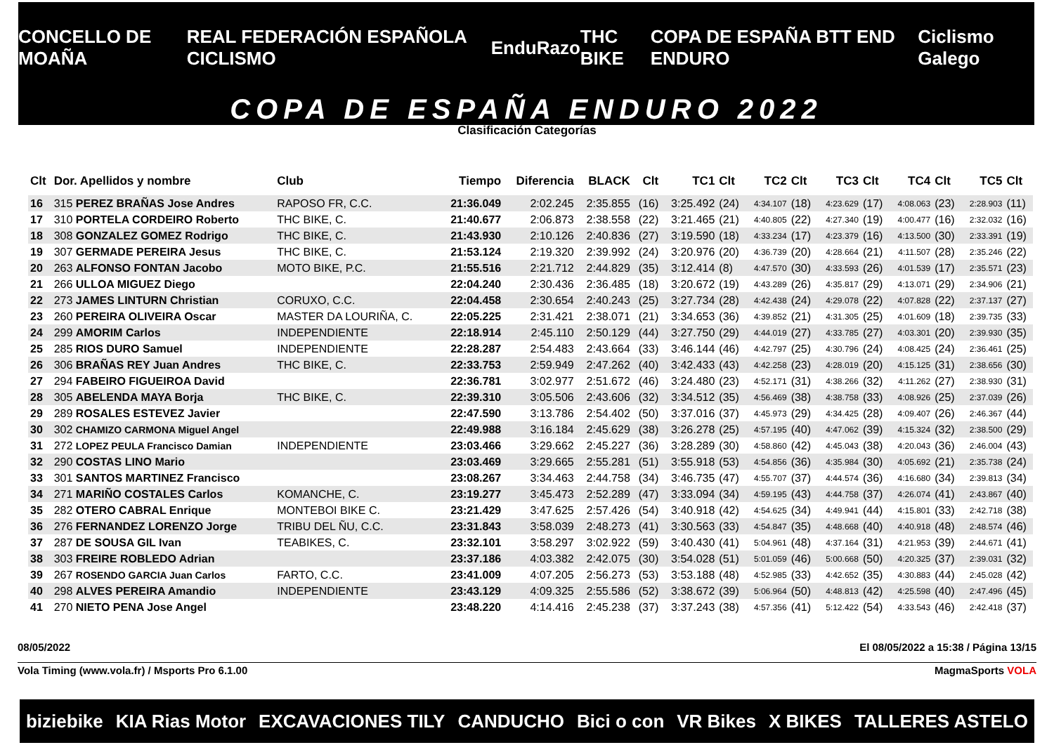CONCELLO DE MOAÑA REAL FEDERACIÓN ESPAÑOLA CICLISMO EnduRazo THC BIKE COPA DE ESPAÑA BTT END ENDURO Ciclismo Galego
COPA DE ESPAÑA ENDURO 2022
Clasificación Categorías
| Clt | Dor. Apellidos y nombre | Club | Tiempo | Diferencia | BLACK | Clt | TC1 | Clt | TC2 | Clt | TC3 | Clt | TC4 | Clt | TC5 | Clt |
| --- | --- | --- | --- | --- | --- | --- | --- | --- | --- | --- | --- | --- | --- | --- | --- | --- |
| 16 | 315 PEREZ BRAÑAS Jose Andres | RAPOSO FR, C.C. | 21:36.049 | 2:02.245 | 2:35.855 | (16) | 3:25.492 | (24) | 4:34.107 | (18) | 4:23.629 | (17) | 4:08.063 | (23) | 2:28.903 | (11) |
| 17 | 310 PORTELA CORDEIRO Roberto | THC BIKE, C. | 21:40.677 | 2:06.873 | 2:38.558 | (22) | 3:21.465 | (21) | 4:40.805 | (22) | 4:27.340 | (19) | 4:00.477 | (16) | 2:32.032 | (16) |
| 18 | 308 GONZALEZ GOMEZ Rodrigo | THC BIKE, C. | 21:43.930 | 2:10.126 | 2:40.836 | (27) | 3:19.590 | (18) | 4:33.234 | (17) | 4:23.379 | (16) | 4:13.500 | (30) | 2:33.391 | (19) |
| 19 | 307 GERMADE PEREIRA Jesus | THC BIKE, C. | 21:53.124 | 2:19.320 | 2:39.992 | (24) | 3:20.976 | (20) | 4:36.739 | (20) | 4:28.664 | (21) | 4:11.507 | (28) | 2:35.246 | (22) |
| 20 | 263 ALFONSO FONTAN Jacobo | MOTO BIKE, P.C. | 21:55.516 | 2:21.712 | 2:44.829 | (35) | 3:12.414 | (8) | 4:47.570 | (30) | 4:33.593 | (26) | 4:01.539 | (17) | 2:35.571 | (23) |
| 21 | 266 ULLOA MIGUEZ Diego | | 22:04.240 | 2:30.436 | 2:36.485 | (18) | 3:20.672 | (19) | 4:43.289 | (26) | 4:35.817 | (29) | 4:13.071 | (29) | 2:34.906 | (21) |
| 22 | 273 JAMES LINTURN Christian | CORUXO, C.C. | 22:04.458 | 2:30.654 | 2:40.243 | (25) | 3:27.734 | (28) | 4:42.438 | (24) | 4:29.078 | (22) | 4:07.828 | (22) | 2:37.137 | (27) |
| 23 | 260 PEREIRA OLIVEIRA Oscar | MASTER DA LOURIÑA, C. | 22:05.225 | 2:31.421 | 2:38.071 | (21) | 3:34.653 | (36) | 4:39.852 | (21) | 4:31.305 | (25) | 4:01.609 | (18) | 2:39.735 | (33) |
| 24 | 299 AMORIM Carlos | INDEPENDIENTE | 22:18.914 | 2:45.110 | 2:50.129 | (44) | 3:27.750 | (29) | 4:44.019 | (27) | 4:33.785 | (27) | 4:03.301 | (20) | 2:39.930 | (35) |
| 25 | 285 RIOS DURO Samuel | INDEPENDIENTE | 22:28.287 | 2:54.483 | 2:43.664 | (33) | 3:46.144 | (46) | 4:42.797 | (25) | 4:30.796 | (24) | 4:08.425 | (24) | 2:36.461 | (25) |
| 26 | 306 BRAÑAS REY Juan Andres | THC BIKE, C. | 22:33.753 | 2:59.949 | 2:47.262 | (40) | 3:42.433 | (43) | 4:42.258 | (23) | 4:28.019 | (20) | 4:15.125 | (31) | 2:38.656 | (30) |
| 27 | 294 FABEIRO FIGUEIROA David | | 22:36.781 | 3:02.977 | 2:51.672 | (46) | 3:24.480 | (23) | 4:52.171 | (31) | 4:38.266 | (32) | 4:11.262 | (27) | 2:38.930 | (31) |
| 28 | 305 ABELENDA MAYA Borja | THC BIKE, C. | 22:39.310 | 3:05.506 | 2:43.606 | (32) | 3:34.512 | (35) | 4:56.469 | (38) | 4:38.758 | (33) | 4:08.926 | (25) | 2:37.039 | (26) |
| 29 | 289 ROSALES ESTEVEZ Javier | | 22:47.590 | 3:13.786 | 2:54.402 | (50) | 3:37.016 | (37) | 4:45.973 | (29) | 4:34.425 | (28) | 4:09.407 | (26) | 2:46.367 | (44) |
| 30 | 302 CHAMIZO CARMONA Miguel Angel | | 22:49.988 | 3:16.184 | 2:45.629 | (38) | 3:26.278 | (25) | 4:57.195 | (40) | 4:47.062 | (39) | 4:15.324 | (32) | 2:38.500 | (29) |
| 31 | 272 LOPEZ PEULA Francisco Damian | INDEPENDIENTE | 23:03.466 | 3:29.662 | 2:45.227 | (36) | 3:28.289 | (30) | 4:58.860 | (42) | 4:45.043 | (38) | 4:20.043 | (36) | 2:46.004 | (43) |
| 32 | 290 COSTAS LINO Mario | | 23:03.469 | 3:29.665 | 2:55.281 | (51) | 3:55.918 | (53) | 4:54.856 | (36) | 4:35.984 | (30) | 4:05.692 | (21) | 2:35.738 | (24) |
| 33 | 301 SANTOS MARTINEZ Francisco | | 23:08.267 | 3:34.463 | 2:44.758 | (34) | 3:46.735 | (47) | 4:55.707 | (37) | 4:44.574 | (36) | 4:16.680 | (34) | 2:39.813 | (34) |
| 34 | 271 MARIÑO COSTALES Carlos | KOMANCHE, C. | 23:19.277 | 3:45.473 | 2:52.289 | (47) | 3:33.094 | (34) | 4:59.195 | (43) | 4:44.758 | (37) | 4:26.074 | (41) | 2:43.867 | (40) |
| 35 | 282 OTERO CABRAL Enrique | MONTEBOI BIKE C. | 23:21.429 | 3:47.625 | 2:57.426 | (54) | 3:40.918 | (42) | 4:54.625 | (34) | 4:49.941 | (44) | 4:15.801 | (33) | 2:42.718 | (38) |
| 36 | 276 FERNANDEZ LORENZO Jorge | TRIBU DEL ÑU, C.C. | 23:31.843 | 3:58.039 | 2:48.273 | (41) | 3:30.563 | (33) | 4:54.847 | (35) | 4:48.668 | (40) | 4:40.918 | (48) | 2:48.574 | (46) |
| 37 | 287 DE SOUSA GIL Ivan | TEABIKES, C. | 23:32.101 | 3:58.297 | 3:02.922 | (59) | 3:40.430 | (41) | 5:04.961 | (48) | 4:37.164 | (31) | 4:21.953 | (39) | 2:44.671 | (41) |
| 38 | 303 FREIRE ROBLEDO Adrian | | 23:37.186 | 4:03.382 | 2:42.075 | (30) | 3:54.028 | (51) | 5:01.059 | (46) | 5:00.668 | (50) | 4:20.325 | (37) | 2:39.031 | (32) |
| 39 | 267 ROSENDO GARCIA Juan Carlos | FARTO, C.C. | 23:41.009 | 4:07.205 | 2:56.273 | (53) | 3:53.188 | (48) | 4:52.985 | (33) | 4:42.652 | (35) | 4:30.883 | (44) | 2:45.028 | (42) |
| 40 | 298 ALVES PEREIRA Amandio | INDEPENDIENTE | 23:43.129 | 4:09.325 | 2:55.586 | (52) | 3:38.672 | (39) | 5:06.964 | (50) | 4:48.813 | (42) | 4:25.598 | (40) | 2:47.496 | (45) |
| 41 | 270 NIETO PENA Jose Angel | | 23:48.220 | 4:14.416 | 2:45.238 | (37) | 3:37.243 | (38) | 4:57.356 | (41) | 5:12.422 | (54) | 4:33.543 | (46) | 2:42.418 | (37) |
08/05/2022 El 08/05/2022 a 15:38 / Página 13/15
Vola Timing (www.vola.fr) / Msports Pro 6.1.00 MagmaSports VOLA
biziebike KIA Rias Motor EXCAVACIONES TILY CANDUCHO Bici o con VR Bikes X BIKES TALLERES ASTELO